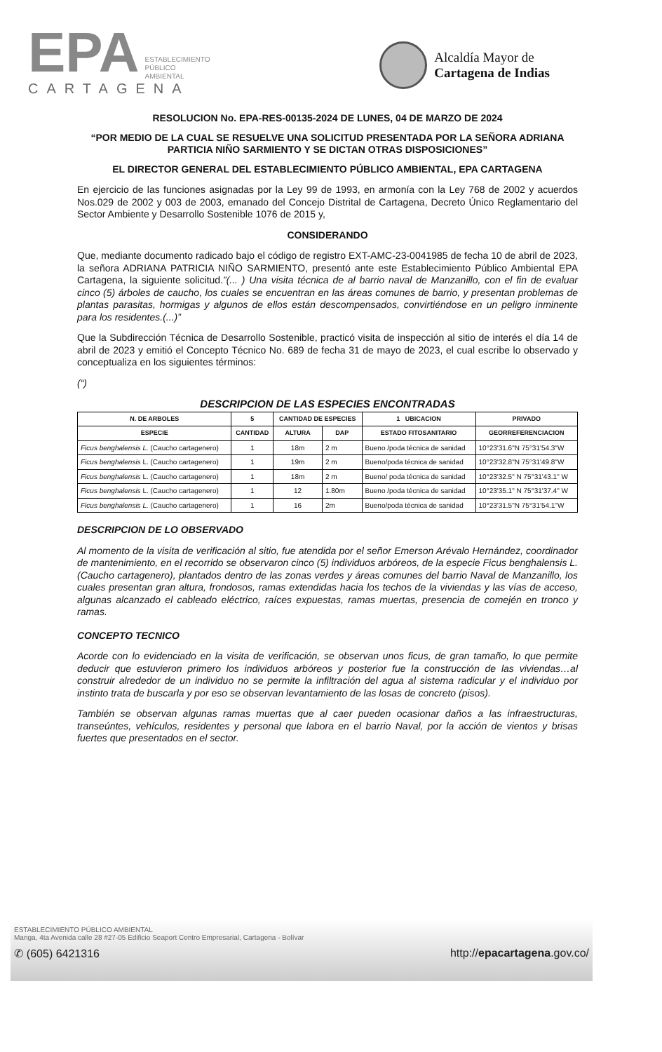EPA
ESTABLECIMIENTO
PÚBLICO
AMBIENTAL
CARTAGENA
Alcaldía Mayor de
Cartagena de Indias
RESOLUCION No. EPA-RES-00135-2024 DE LUNES, 04 DE MARZO DE 2024
“POR MEDIO DE LA CUAL SE RESUELVE UNA SOLICITUD PRESENTADA POR LA SEÑORA ADRIANA PARTICIA NIÑO SARMIENTO Y SE DICTAN OTRAS DISPOSICIONES”
EL DIRECTOR GENERAL DEL ESTABLECIMIENTO PÚBLICO AMBIENTAL, EPA CARTAGENA
En ejercicio de las funciones asignadas por la Ley 99 de 1993, en armonía con la Ley 768 de 2002 y acuerdos Nos.029 de 2002 y 003 de 2003, emanado del Concejo Distrital de Cartagena, Decreto Único Reglamentario del Sector Ambiente y Desarrollo Sostenible 1076 de 2015 y,
CONSIDERANDO
Que, mediante documento radicado bajo el código de registro EXT-AMC-23-0041985 de fecha 10 de abril de 2023, la señora ADRIANA PATRICIA NIÑO SARMIENTO, presentó ante este Establecimiento Público Ambiental EPA Cartagena, la siguiente solicitud.”(... ) Una visita técnica de al barrio naval de Manzanillo, con el fin de evaluar cinco (5) árboles de caucho, los cuales se encuentran en las áreas comunes de barrio, y presentan problemas de plantas parasitas, hormigas y algunos de ellos están descompensados, convirtiéndose en un peligro inminente para los residentes.(...)”
Que la Subdirección Técnica de Desarrollo Sostenible, practicó visita de inspección al sitio de interés el día 14 de abril de 2023 y emitió el Concepto Técnico No. 689 de fecha 31 de mayo de 2023, el cual escribe lo observado y conceptualiza en los siguientes términos:
(“)
DESCRIPCION DE LAS ESPECIES ENCONTRADAS
| N. DE ARBOLES | 5 | CANTIDAD DE ESPECIES | | 1 UBICACION | PRIVADO |
| --- | --- | --- | --- | --- | --- |
| ESPECIE | CANTIDAD | ALTURA | DAP | ESTADO FITOSANITARIO | GEORREFERENCIACION |
| Ficus benghalensis L. (Caucho cartagenero) | 1 | 18m | 2 m | Bueno /poda técnica de sanidad | 10°23'31.6"N 75°31'54.3"W |
| Ficus benghalensis L. (Caucho cartagenero) | 1 | 19m | 2 m | Bueno/poda técnica de sanidad | 10°23'32.8"N 75°31'49.8"W |
| Ficus benghalensis L. (Caucho cartagenero) | 1 | 18m | 2 m | Bueno/ poda técnica de sanidad | 10°23'32.5" N 75°31'43.1" W |
| Ficus benghalensis L. (Caucho cartagenero) | 1 | 12 | 1.80m | Bueno /poda técnica de sanidad | 10°23'35.1" N 75°31'37.4" W |
| Ficus benghalensis L. (Caucho cartagenero) | 1 | 16 | 2m | Bueno/poda técnica de sanidad | 10°23'31.5"N 75°31'54.1"W |
DESCRIPCION DE LO OBSERVADO
Al momento de la visita de verificación al sitio, fue atendida por el señor Emerson Arévalo Hernández, coordinador de mantenimiento, en el recorrido se observaron cinco (5) individuos arbóreos, de la especie Ficus benghalensis L. (Caucho cartagenero), plantados dentro de las zonas verdes y áreas comunes del barrio Naval de Manzanillo, los cuales presentan gran altura, frondosos, ramas extendidas hacia los techos de la viviendas y las vías de acceso, algunas alcanzado el cableado eléctrico, raíces expuestas, ramas muertas, presencia de comején en tronco y ramas.
CONCEPTO TECNICO
Acorde con lo evidenciado en la visita de verificación, se observan unos ficus, de gran tamaño, lo que permite deducir que estuvieron primero los individuos arbóreos y posterior fue la construcción de las viviendas…al construir alrededor de un individuo no se permite la infiltración del agua al sistema radicular y el individuo por instinto trata de buscarla y por eso se observan levantamiento de las losas de concreto (pisos).
También se observan algunas ramas muertas que al caer pueden ocasionar daños a las infraestructuras, transeúntes, vehículos, residentes y personal que labora en el barrio Naval, por la acción de vientos y brisas fuertes que presentados en el sector.
ESTABLECIMIENTO PÚBLICO AMBIENTAL
Manga, 4ta Avenida calle 28 #27-05 Edificio Seaport Centro Empresarial, Cartagena - Bolívar
✆ (605) 6421316 http://epacartagena.gov.co/